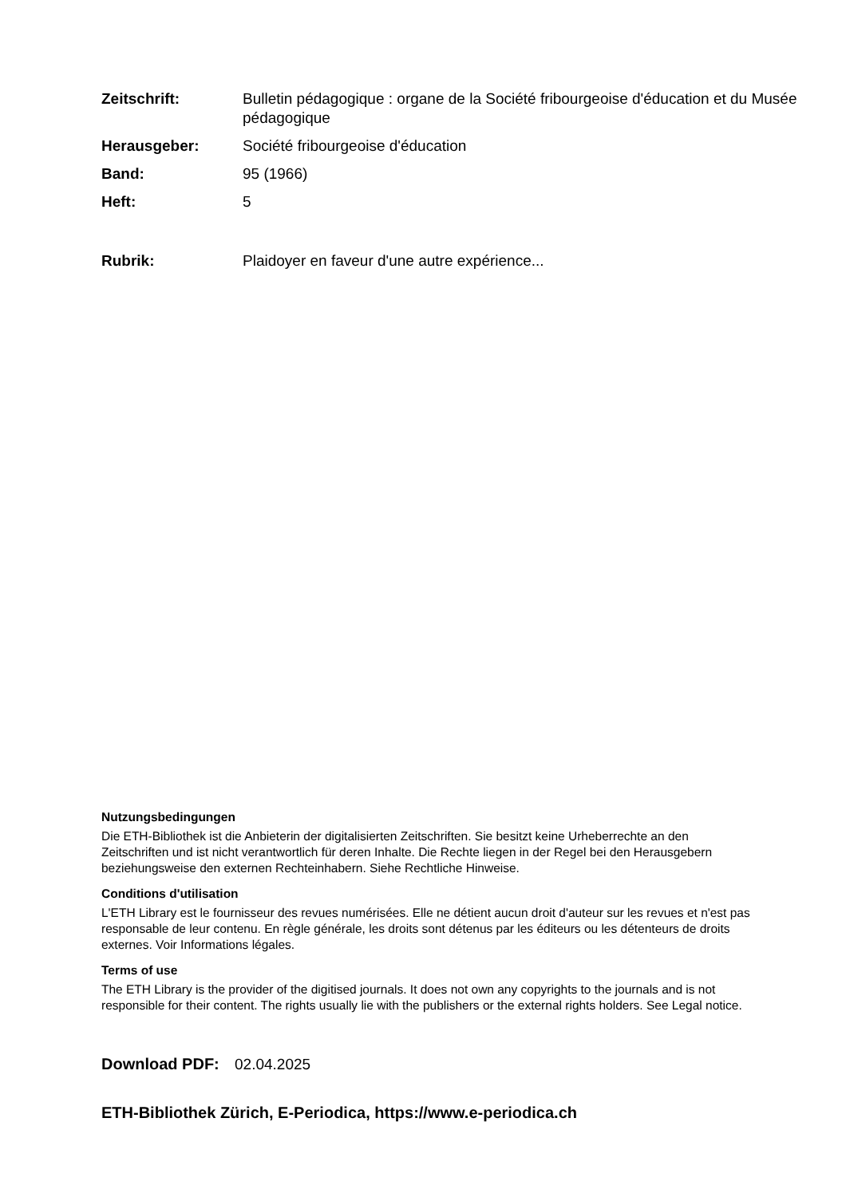Zeitschrift: Bulletin pédagogique : organe de la Société fribourgeoise d'éducation et du Musée pédagogique
Herausgeber: Société fribourgeoise d'éducation
Band: 95 (1966)
Heft: 5
Rubrik: Plaidoyer en faveur d'une autre expérience...
Nutzungsbedingungen
Die ETH-Bibliothek ist die Anbieterin der digitalisierten Zeitschriften. Sie besitzt keine Urheberrechte an den Zeitschriften und ist nicht verantwortlich für deren Inhalte. Die Rechte liegen in der Regel bei den Herausgebern beziehungsweise den externen Rechteinhabern. Siehe Rechtliche Hinweise.
Conditions d'utilisation
L'ETH Library est le fournisseur des revues numérisées. Elle ne détient aucun droit d'auteur sur les revues et n'est pas responsable de leur contenu. En règle générale, les droits sont détenus par les éditeurs ou les détenteurs de droits externes. Voir Informations légales.
Terms of use
The ETH Library is the provider of the digitised journals. It does not own any copyrights to the journals and is not responsible for their content. The rights usually lie with the publishers or the external rights holders. See Legal notice.
Download PDF: 02.04.2025
ETH-Bibliothek Zürich, E-Periodica, https://www.e-periodica.ch